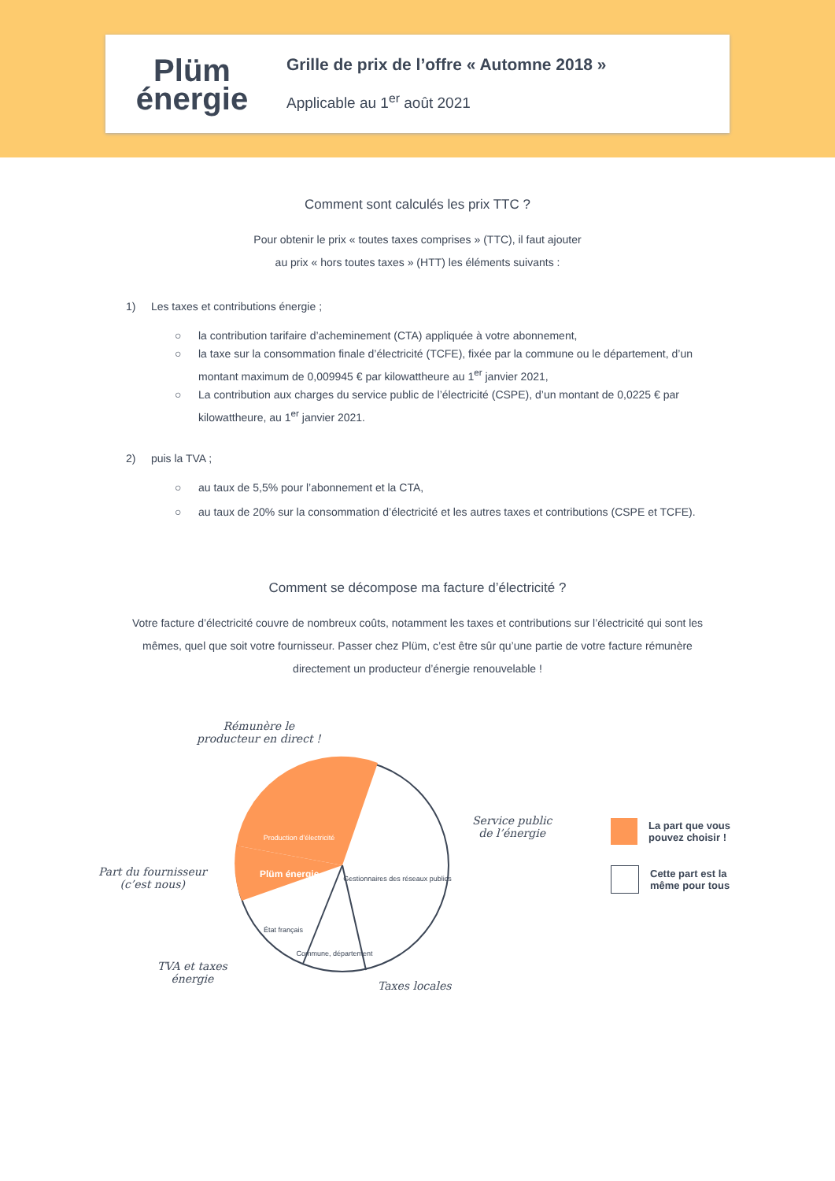Plüm
énergie
Grille de prix de l’offre « Automne 2018 »
Applicable au 1<sup>er</sup> août 2021
Comment sont calculés les prix TTC ?
Pour obtenir le prix « toutes taxes comprises » (TTC), il faut ajouter
au prix « hors toutes taxes » (HTT) les éléments suivants :
1) Les taxes et contributions énergie ;
○ la contribution tarifaire d’acheminement (CTA) appliquée à votre abonnement,
○ la taxe sur la consommation finale d’électricité (TCFE), fixée par la commune ou le département, d’un montant maximum de 0,009945 € par kilowattheure au 1<sup>er</sup> janvier 2021,
○ La contribution aux charges du service public de l’électricité (CSPE), d’un montant de 0,0225 € par kilowattheure, au 1<sup>er</sup> janvier 2021.
2) puis la TVA ;
○ au taux de 5,5% pour l’abonnement et la CTA,
○ au taux de 20% sur la consommation d’électricité et les autres taxes et contributions (CSPE et TCFE).
Comment se décompose ma facture d’électricité ?
Votre facture d’électricité couvre de nombreux coûts, notamment les taxes et contributions sur l’électricité qui sont les
mêmes, quel que soit votre fournisseur. Passer chez Plüm, c’est être sûr qu’une partie de votre facture rémunère
directement un producteur d’énergie renouvelable !
Rémunère le
producteur en direct !
Production d’électricité
Plüm énergie
Gestionnaires des réseaux publics
État français
Commune, département
Part du fournisseur
(c’est nous)
Service public
de l’énergie
TVA et taxes
énergie
Taxes locales
La part que vous
pouvez choisir !
Cette part est la
même pour tous